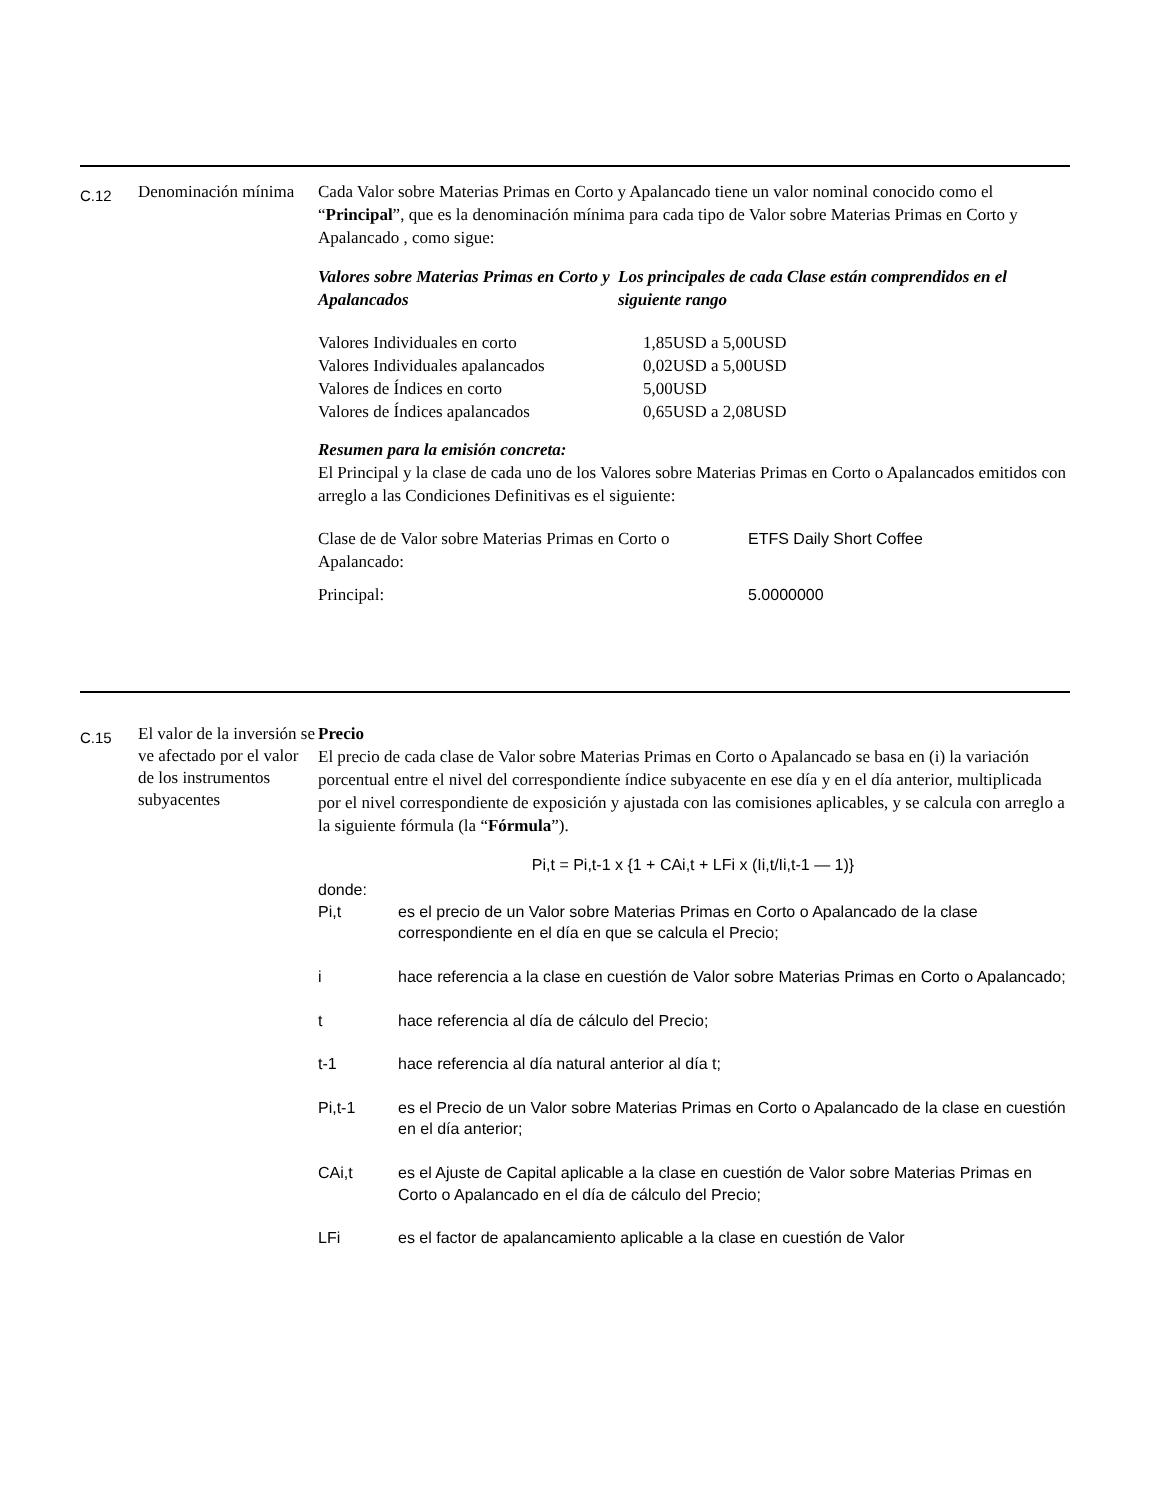C.12
Denominación mínima
Cada Valor sobre Materias Primas en Corto y Apalancado tiene un valor nominal conocido como el “Principal”, que es la denominación mínima para cada tipo de Valor sobre Materias Primas en Corto y Apalancado , como sigue:
| Valores sobre Materias Primas en Corto y Apalancados | Los principales de cada Clase están comprendidos en el siguiente rango |
| Valores Individuales en corto | 1,85USD a 5,00USD |
| Valores Individuales apalancados | 0,02USD a 5,00USD |
| Valores de Índices en corto | 5,00USD |
| Valores de Índices apalancados | 0,65USD a 2,08USD |
Resumen para la emisión concreta:
El Principal y la clase de cada uno de los Valores sobre Materias Primas en Corto o Apalancados emitidos con arreglo a las Condiciones Definitivas es el siguiente:
| Clase de de Valor sobre Materias Primas en Corto o Apalancado: | ETFS Daily Short Coffee |
| Principal: | 5.0000000 |
C.15
El valor de la inversión se ve afectado por el valor de los instrumentos subyacentes
Precio
El precio de cada clase de Valor sobre Materias Primas en Corto o Apalancado se basa en (i) la variación porcentual entre el nivel del correspondiente índice subyacente en ese día y en el día anterior, multiplicada por el nivel correspondiente de exposición y ajustada con las comisiones aplicables, y se calcula con arreglo a la siguiente fórmula (la “Fórmula”).
Pi,t = Pi,t-1 x {1 + CAi,t + LFi x (Ii,t/Ii,t-1 — 1)}
donde:
Pi,t es el precio de un Valor sobre Materias Primas en Corto o Apalancado de la clase correspondiente en el día en que se calcula el Precio;
i hace referencia a la clase en cuestión de Valor sobre Materias Primas en Corto o Apalancado;
t hace referencia al día de cálculo del Precio;
t-1 hace referencia al día natural anterior al día t;
Pi,t-1 es el Precio de un Valor sobre Materias Primas en Corto o Apalancado de la clase en cuestión en el día anterior;
CAi,t es el Ajuste de Capital aplicable a la clase en cuestión de Valor sobre Materias Primas en Corto o Apalancado en el día de cálculo del Precio;
LFi es el factor de apalancamiento aplicable a la clase en cuestión de Valor